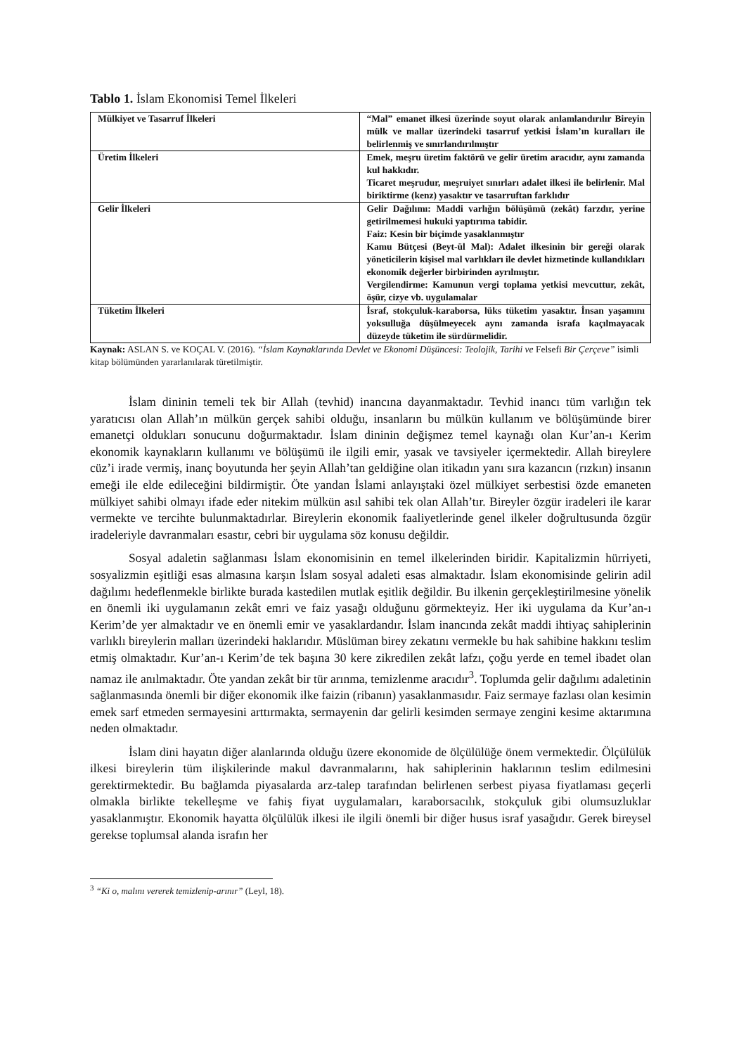Tablo 1. İslam Ekonomisi Temel İlkeleri
| Mülkiyet ve Tasarruf İlkeleri | “Mal” emanet ilkesi üzerinde soyut olarak anlamlandırılır Bireyin mülk ve mallar üzerindeki tasarruf yetkisi İslam’ın kuralları ile belirlenmiş ve sınırlandırılmıştır |
| Üretim İlkeleri | Emek, meşru üretim faktörü ve gelir üretim aracıdır, aynı zamanda kul hakkıdır. Ticaret meşrudur, meşruiyet sınırları adalet ilkesi ile belirlenir. Mal biriktirme (kenz) yasaktır ve tasarruftan farklıdır |
| Gelir İlkeleri | Gelir Dağılımı: Maddi varlığın bölüşümü (zekât) farzdır, yerine getirilmemesi hukuki yaptırıma tabidir. Faiz: Kesin bir biçimde yasaklanmıştır Kamu Bütçesi (Beyt-ül Mal): Adalet ilkesinin bir gereği olarak yöneticilerin kişisel mal varlıkları ile devlet hizmetinde kullandıkları ekonomik değerler birbirinden ayrılmıştır. Vergilendirme: Kamunun vergi toplama yetkisi mevcuttur, zekât, öşür, cizye vb. uygulamalar |
| Tüketim İlkeleri | İsraf, stokçuluk-karaborsa, lüks tüketim yasaktır. İnsan yaşamını yoksulluğa düşülmeyecek aynı zamanda israfa kaçılmayacak düzeyde tüketim ile sürdürmelidir. |
Kaynak: ASLAN S. ve KOÇAL V. (2016). “İslam Kaynaklarında Devlet ve Ekonomi Düşüncesi: Teolojik, Tarihi ve Felsefi Bir Çerçeve” isimli kitap bölümünden yararlanılarak türetilmiştir.
İslam dininin temeli tek bir Allah (tevhid) inancına dayanmaktadır. Tevhid inancı tüm varlığın tek yaratıcısı olan Allah’ın mülkün gerçek sahibi olduğu, insanların bu mülkün kullanım ve bölüşümünde birer emanetçi oldukları sonucunu doğurmaktadır. İslam dininin değişmez temel kaynağı olan Kur’an-ı Kerim ekonomik kaynakların kullanımı ve bölüşümü ile ilgili emir, yasak ve tavsiyeler içermektedir. Allah bireylere cüz’i irade vermiş, inanç boyutunda her şeyin Allah’tan geldiğine olan itikadın yanı sıra kazancın (rızkın) insanın emeği ile elde edileceğini bildirmiştir. Öte yandan İslami anlayıştaki özel mülkiyet serbestisi özde emaneten mülkiyet sahibi olmayı ifade eder nitekim mülkün asıl sahibi tek olan Allah’tır. Bireyler özgür iradeleri ile karar vermekte ve tercihte bulunmaktadırlar. Bireylerin ekonomik faaliyetlerinde genel ilkeler doğrultusunda özgür iradeleriyle davranmaları esastır, cebri bir uygulama söz konusu değildir.
Sosyal adaletin sağlanması İslam ekonomisinin en temel ilkelerinden biridir. Kapitalizmin hürriyeti, sosyalizmin eşitliği esas almasına karşın İslam sosyal adaleti esas almaktadır. İslam ekonomisinde gelirin adil dağılımı hedeflenmekle birlikte burada kastedilen mutlak eşitlik değildir. Bu ilkenin gerçekleştirilmesine yönelik en önemli iki uygulamanın zekât emri ve faiz yasağı olduğunu görmekteyiz. Her iki uygulama da Kur’an-ı Kerim’de yer almaktadır ve en önemli emir ve yasaklardandır. İslam inancında zekât maddi ihtiyaç sahiplerinin varlıklı bireylerin malları üzerindeki haklarıdır. Müslüman birey zekatını vermekle bu hak sahibine hakkını teslim etmiş olmaktadır. Kur’an-ı Kerim’de tek başına 30 kere zikredilen zekât lafzı, çoğu yerde en temel ibadet olan namaz ile anılmaktadır. Öte yandan zekât bir tür arınma, temizlenme aracıdır<sup>3</sup>. Toplumda gelir dağılımı adaletinin sağlanmasında önemli bir diğer ekonomik ilke faizin (ribanın) yasaklanmasıdır. Faiz sermaye fazlası olan kesimin emek sarf etmeden sermayesini arttırmakta, sermayenin dar gelirli kesimden sermaye zengini kesime aktarımına neden olmaktadır.
İslam dini hayatın diğer alanlarında olduğu üzere ekonomide de ölçülülüğe önem vermektedir. Ölçülülük ilkesi bireylerin tüm ilişkilerinde makul davranmalarını, hak sahiplerinin haklarının teslim edilmesini gerektirmektedir. Bu bağlamda piyasalarda arz-talep tarafından belirlenen serbest piyasa fiyatlaması geçerli olmakla birlikte tekelleşme ve fahiş fiyat uygulamaları, karaborsacılık, stokçuluk gibi olumsuzluklar yasaklanmıştır. Ekonomik hayatta ölçülülük ilkesi ile ilgili önemli bir diğer husus israf yasağıdır. Gerek bireysel gerekse toplumsal alanda israfın her
<sup>3</sup> “Ki o, malını vererek temizlenip-arınır” (Leyl, 18).